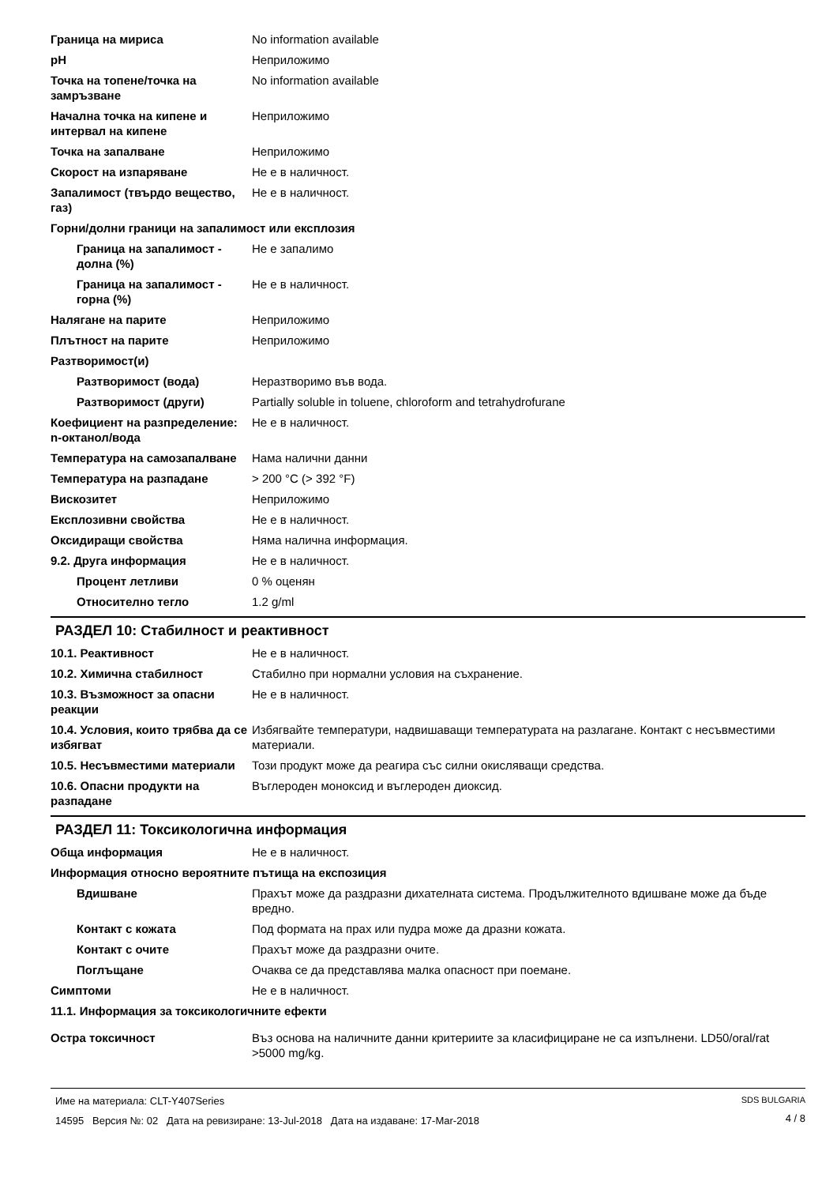| Граница на мириса | No information available |
| pH | Неприложимо |
| Точка на топене/точка на замръзване | No information available |
| Начална точка на кипене и интервал на кипене | Неприложимо |
| Точка на запалване | Неприложимо |
| Скорост на изпаряване | Не е в наличност. |
| Запалимост (твърдо вещество, газ) | Не е в наличност. |
| Горни/долни граници на запалимост или експлозия | |
| Граница на запалимост - долна (%) | Не е запалимо |
| Граница на запалимост - горна (%) | Не е в наличност. |
| Налягане на парите | Неприложимо |
| Плътност на парите | Неприложимо |
| Разтворимост(и) | |
| Разтворимост (вода) | Неразтворимо във вода. |
| Разтворимост (други) | Partially soluble in toluene, chloroform and tetrahydrofurane |
| Коефициент на разпределение: n-октанол/вода | Не е в наличност. |
| Температура на самозапалване | Нама налични данни |
| Температура на разпадане | > 200 °C (> 392 °F) |
| Вискозитет | Неприложимо |
| Експлозивни свойства | Не е в наличност. |
| Оксидиращи свойства | Няма налична информация. |
| 9.2. Друга информация | Не е в наличност. |
| Процент летливи | 0 % оценян |
| Относително тегло | 1.2 g/ml |
РАЗДЕЛ 10: Стабилност и реактивност
| 10.1. Реактивност | Не е в наличност. |
| 10.2. Химична стабилност | Стабилно при нормални условия на съхранение. |
| 10.3. Възможност за опасни реакции | Не е в наличност. |
| 10.4. Условия, които трябва да се избягват | Избягвайте температури, надвишаващи температурата на разлагане. Контакт с несъвместими материали. |
| 10.5. Несъвместими материали | Този продукт може да реагира със силни окисляващи средства. |
| 10.6. Опасни продукти на разпадане | Въглероден моноксид и въглероден диоксид. |
РАЗДЕЛ 11: Токсикологична информация
| Обща информация | Не е в наличност. |
| Информация относно вероятните пътища на експозиция | |
| Вдишване | Прахът може да раздразни дихателната система. Продължителното вдишване може да бъде вредно. |
| Контакт с кожата | Под формата на прах или пудра може да дразни кожата. |
| Контакт с очите | Прахът може да раздразни очите. |
| Поглъщане | Очаква се да представлява малка опасност при поемане. |
| Симптоми | Не е в наличност. |
| 11.1. Информация за токсикологичните ефекти | |
| Остра токсичност | Въз основа на наличните данни критериите за класифициране не са изпълнени. LD50/oral/rat >5000 mg/kg. |
Име на материала: CLT-Y407Series
14595 Версия №: 02 Дата на ревизиране: 13-Jul-2018 Дата на издаване: 17-Mar-2018
SDS BULGARIA
4 / 8